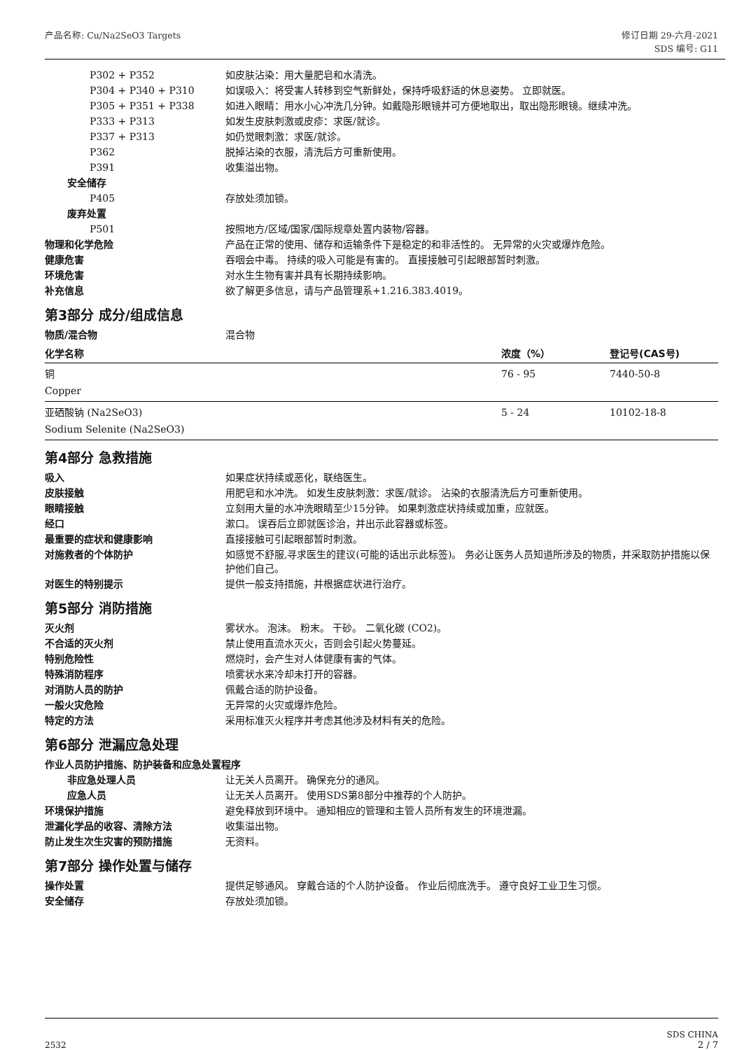产品名称: Cu/Na2SeO3 Targets 修订日期 29-六月-2021
SDS 编号: G11
P302 + P352 如皮肤沾染：用大量肥皂和水清洗。
P304 + P340 + P310 如误吸入：将受害人转移到空气新鲜处，保持呼吸舒适的休息姿势。 立即就医。
P305 + P351 + P338 如进入眼睛：用水小心冲洗几分钟。如戴隐形眼镜并可方便地取出，取出隐形眼镜。继续冲洗。
P333 + P313 如发生皮肤刺激或皮疹：求医/就诊。
P337 + P313 如仍觉眼刺激：求医/就诊。
P362 脱掉沾染的衣服，清洗后方可重新使用。
P391 收集溢出物。
安全储存
P405 存放处须加锁。
废弃处置
P501 按照地方/区域/国家/国际规章处置内装物/容器。
物理和化学危险 产品在正常的使用、储存和运输条件下是稳定的和非活性的。 无异常的火灾或爆炸危险。
健康危害 吞咽会中毒。 持续的吸入可能是有害的。 直接接触可引起眼部暂时刺激。
环境危害 对水生生物有害并具有长期持续影响。
补充信息 欲了解更多信息，请与产品管理系+1.216.383.4019。
第3部分 成分/组成信息
物质/混合物 混合物
| 化学名称 | 浓度（%） | 登记号(CAS号) |
| --- | --- | --- |
| 铜 Copper | 76 - 95 | 7440-50-8 |
| 亚硒酸钠 (Na2SeO3) Sodium Selenite (Na2SeO3) | 5 - 24 | 10102-18-8 |
第4部分 急救措施
吸入 如果症状持续或恶化，联络医生。
皮肤接触 用肥皂和水冲洗。 如发生皮肤刺激：求医/就诊。 沾染的衣服清洗后方可重新使用。
眼睛接触 立刻用大量的水冲洗眼睛至少15分钟。 如果刺激症状持续或加重，应就医。
经口 漱口。 误吞后立即就医诊治，并出示此容器或标签。
最重要的症状和健康影响 直接接触可引起眼部暂时刺激。
对施救者的个体防护 如感觉不舒服,寻求医生的建议(可能的话出示此标签)。 务必让医务人员知道所涉及的物质，并采取防护措施以保护他们自己。
对医生的特别提示 提供一般支持措施，并根据症状进行治疗。
第5部分 消防措施
灭火剂 雾状水。 泡沫。 粉末。 干砂。 二氧化碳 (CO2)。
不合适的灭火剂 禁止使用直流水灭火，否则会引起火势蔓延。
特别危险性 燃烧时，会产生对人体健康有害的气体。
特殊消防程序 喷雾状水来冷却未打开的容器。
对消防人员的防护 佩戴合适的防护设备。
一般火灾危险 无异常的火灾或爆炸危险。
特定的方法 采用标准灭火程序并考虑其他涉及材料有关的危险。
第6部分 泄漏应急处理
作业人员防护措施、防护装备和应急处置程序
非应急处理人员 让无关人员离开。 确保充分的通风。
应急人员 让无关人员离开。 使用SDS第8部分中推荐的个人防护。
环境保护措施 避免释放到环境中。 通知相应的管理和主管人员所有发生的环境泄漏。
泄漏化学品的收容、清除方法 收集溢出物。
防止发生次生灾害的预防措施 无资料。
第7部分 操作处置与储存
操作处置 提供足够通风。 穿戴合适的个人防护设备。 作业后彻底洗手。 遵守良好工业卫生习惯。
安全储存 存放处须加锁。
2532
SDS CHINA
2 / 7